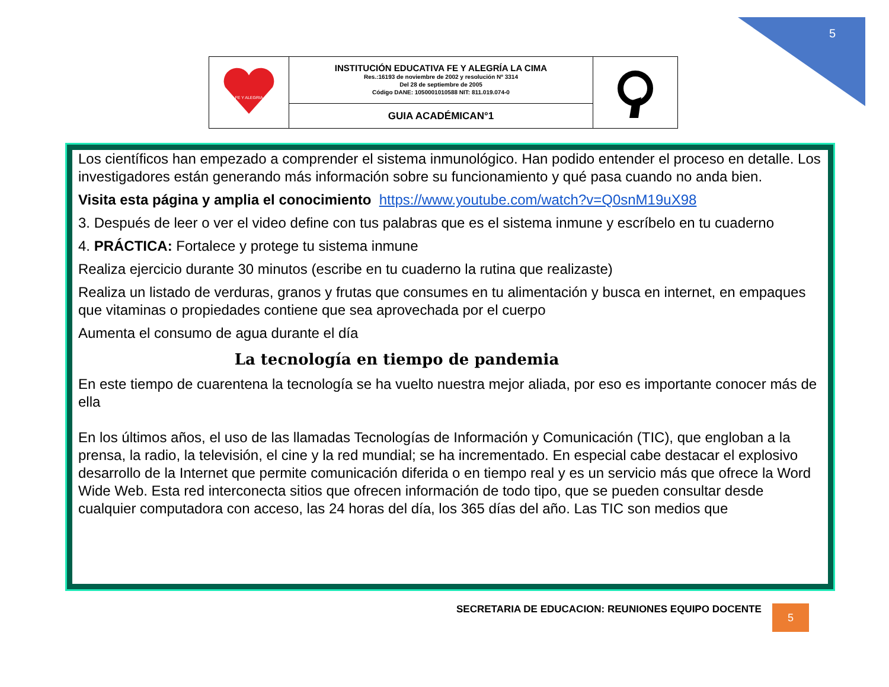5
| FE Y ALEGRIA | INSTITUCIÓN EDUCATIVA FE Y ALEGRÍA LA CIMA Res.:16193 de noviembre de 2002 y resolución Nº 3314 Del 28 de septiembre de 2005 Código DANE: 1050001010588 NIT: 811.019.074-0 | |
| | GUIA ACADÉMICAN°1 | |
Los científicos han empezado a comprender el sistema inmunológico. Han podido entender el proceso en detalle. Los investigadores están generando más información sobre su funcionamiento y qué pasa cuando no anda bien.
Visita esta página y amplia el conocimiento https://www.youtube.com/watch?v=Q0snM19uX98
3. Después de leer o ver el video define con tus palabras que es el sistema inmune y escríbelo en tu cuaderno
4. PRÁCTICA: Fortalece y protege tu sistema inmune
Realiza ejercicio durante 30 minutos (escribe en tu cuaderno la rutina que realizaste)
Realiza un listado de verduras, granos y frutas que consumes en tu alimentación y busca en internet, en empaques que vitaminas o propiedades contiene que sea aprovechada por el cuerpo
Aumenta el consumo de agua durante el día
La tecnología en tiempo de pandemia
En este tiempo de cuarentena la tecnología se ha vuelto nuestra mejor aliada, por eso es importante conocer más de ella
En los últimos años, el uso de las llamadas Tecnologías de Información y Comunicación (TIC), que engloban a la prensa, la radio, la televisión, el cine y la red mundial; se ha incrementado. En especial cabe destacar el explosivo desarrollo de la Internet que permite comunicación diferida o en tiempo real y es un servicio más que ofrece la Word Wide Web. Esta red interconecta sitios que ofrecen información de todo tipo, que se pueden consultar desde cualquier computadora con acceso, las 24 horas del día, los 365 días del año. Las TIC son medios que
SECRETARIA DE EDUCACION: REUNIONES EQUIPO DOCENTE
5